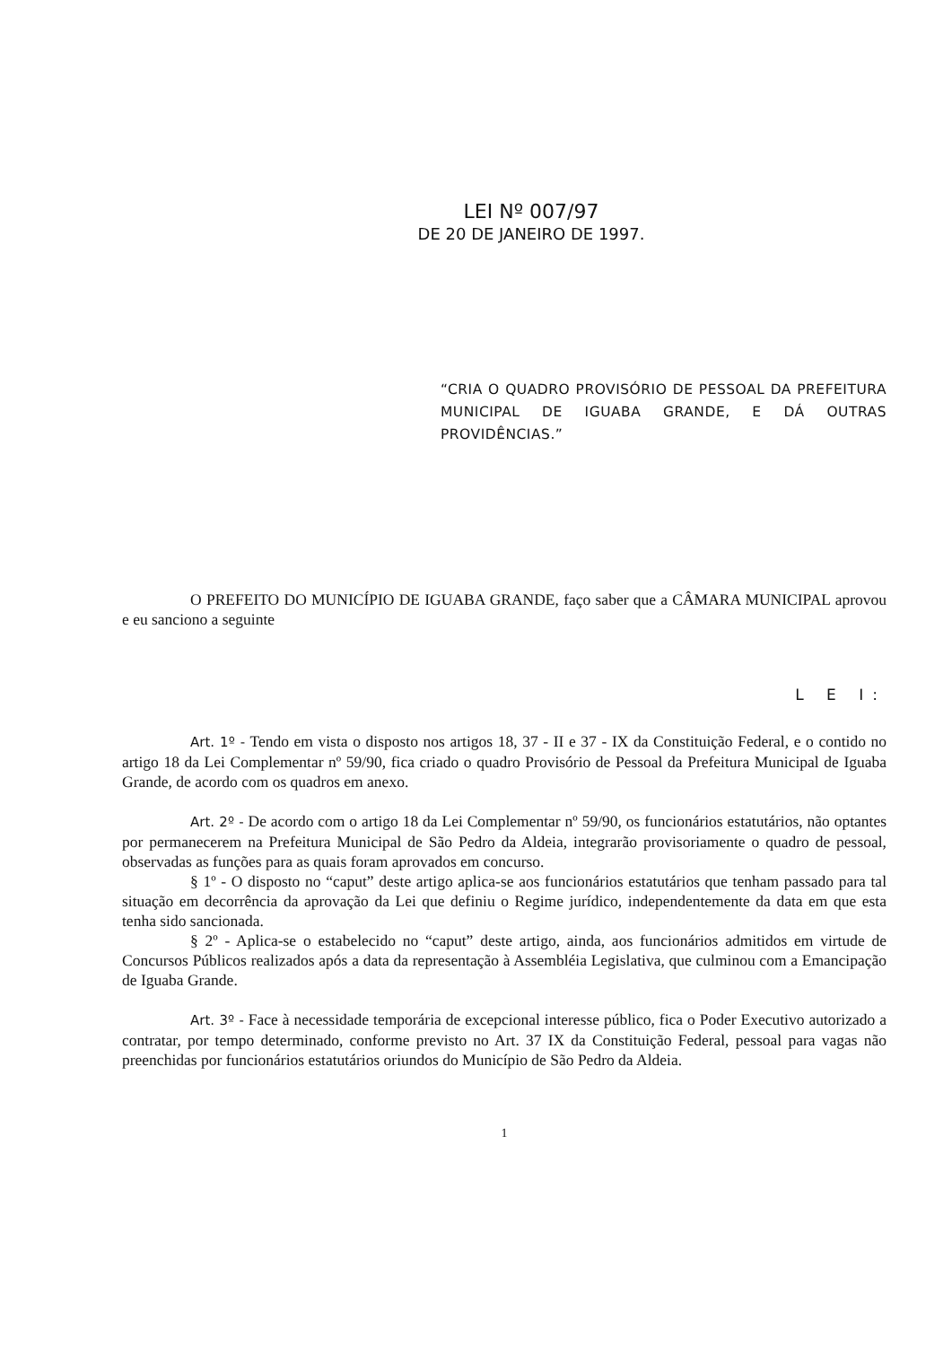LEI Nº 007/97
DE 20 DE JANEIRO DE 1997.
“CRIA O QUADRO PROVISÓRIO DE PESSOAL DA PREFEITURA MUNICIPAL DE IGUABA GRANDE, E DÁ OUTRAS PROVIDÊNCIAS.”
O PREFEITO DO MUNICÍPIO DE IGUABA GRANDE, faço saber que a CÂMARA MUNICIPAL aprovou e eu sanciono a seguinte
L E I:
Art. 1º - Tendo em vista o disposto nos artigos 18, 37 - II e 37 - IX da Constituição Federal, e o contido no artigo 18 da Lei Complementar nº 59/90, fica criado o quadro Provisório de Pessoal da Prefeitura Municipal de Iguaba Grande, de acordo com os quadros em anexo.
Art. 2º - De acordo com o artigo 18 da Lei Complementar nº 59/90, os funcionários estatutários, não optantes por permanecerem na Prefeitura Municipal de São Pedro da Aldeia, integrarão provisoriamente o quadro de pessoal, observadas as funções para as quais foram aprovados em concurso.
§ 1º - O disposto no “caput” deste artigo aplica-se aos funcionários estatutários que tenham passado para tal situação em decorrência da aprovação da Lei que definiu o Regime jurídico, independentemente da data em que esta tenha sido sancionada.
§ 2º - Aplica-se o estabelecido no “caput” deste artigo, ainda, aos funcionários admitidos em virtude de Concursos Públicos realizados após a data da representação à Assembléia Legislativa, que culminou com a Emancipação de Iguaba Grande.
Art. 3º - Face à necessidade temporária de excepcional interesse público, fica o Poder Executivo autorizado a contratar, por tempo determinado, conforme previsto no Art. 37 IX da Constituição Federal, pessoal para vagas não preenchidas por funcionários estatutários oriundos do Município de São Pedro da Aldeia.
1